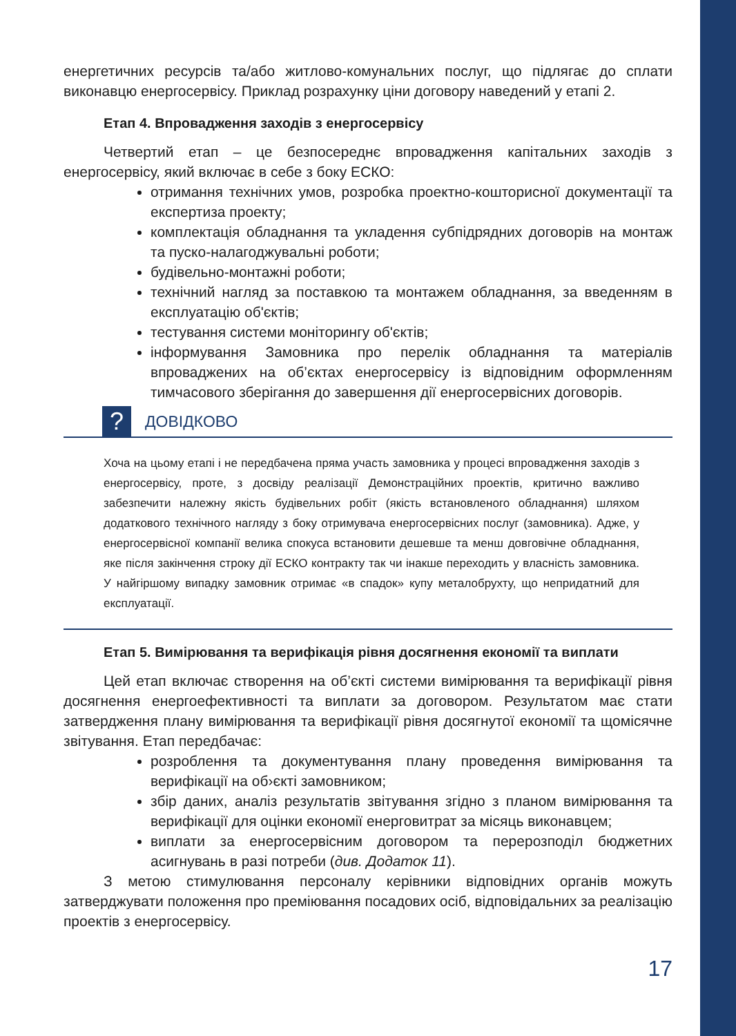енергетичних ресурсів та/або житлово-комунальних послуг, що підлягає до сплати виконавцю енергосервісу. Приклад розрахунку ціни договору наведений у етапі 2.
Етап 4. Впровадження заходів з енергосервісу
Четвертий етап – це безпосереднє впровадження капітальних заходів з енергосервісу, який включає в себе з боку ЕСКО:
отримання технічних умов, розробка проектно-кошторисної документації та експертиза проекту;
комплектація обладнання та укладення субпідрядних договорів на монтаж та пуско-налагоджувальні роботи;
будівельно-монтажні роботи;
технічний нагляд за поставкою та монтажем обладнання, за введенням в експлуатацію об'єктів;
тестування системи моніторингу об'єктів;
інформування Замовника про перелік обладнання та матеріалів впроваджених на об’єктах енергосервісу із відповідним оформленням тимчасового зберігання до завершення дії енергосервісних договорів.
?
ДОВІДКОВО
Хоча на цьому етапі і не передбачена пряма участь замовника у процесі впровадження заходів з енергосервісу, проте, з досвіду реалізації Демонстраційних проектів, критично важливо забезпечити належну якість будівельних робіт (якість встановленого обладнання) шляхом додаткового технічного нагляду з боку отримувача енергосервісних послуг (замовника). Адже, у енергосервісної компанії велика спокуса встановити дешевше та менш довговічне обладнання, яке після закінчення строку дії ЕСКО контракту так чи інакше переходить у власність замовника. У найгіршому випадку замовник отримає «в спадок» купу металобрухту, що непридатний для експлуатації.
Етап 5. Вимірювання та верифікація рівня досягнення економії та виплати
Цей етап включає створення на об’єкті системи вимірювання та верифікації рівня досягнення енергоефективності та виплати за договором. Результатом має стати затвердження плану вимірювання та верифікації рівня досягнутої економії та щомісячне звітування. Етап передбачає:
розроблення та документування плану проведення вимірювання та верифікації на об›єкті замовником;
збір даних, аналіз результатів звітування згідно з планом вимірювання та верифікації для оцінки економії енерговитрат за місяць виконавцем;
виплати за енергосервісним договором та перерозподіл бюджетних асигнувань в разі потреби (див. Додаток 11).
З метою стимулювання персоналу керівники відповідних органів можуть затверджувати положення про преміювання посадових осіб, відповідальних за реалізацію проектів з енергосервісу.
17